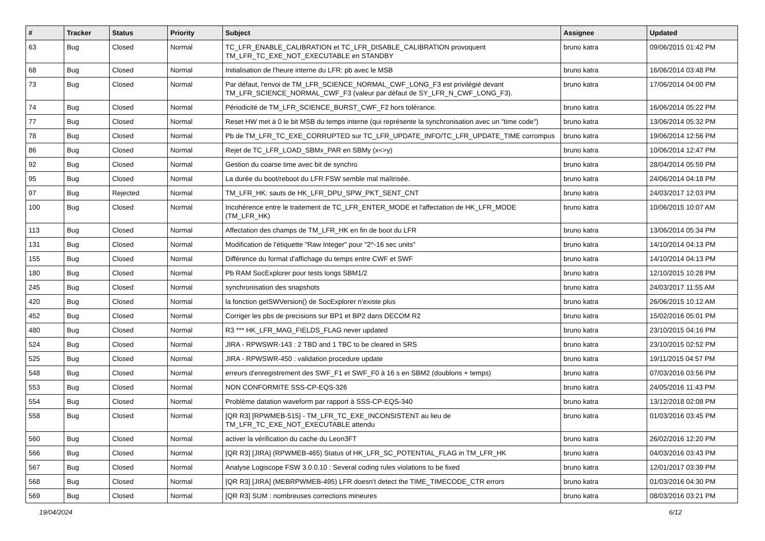| # | Tracker | Status | Priority | Subject | Assignee | Updated |
| --- | --- | --- | --- | --- | --- | --- |
| 63 | Bug | Closed | Normal | TC_LFR_ENABLE_CALIBRATION et TC_LFR_DISABLE_CALIBRATION provoquent TM_LFR_TC_EXE_NOT_EXECUTABLE en STANDBY | bruno katra | 09/06/2015 01:42 PM |
| 68 | Bug | Closed | Normal | Initialisation de l'heure interne du LFR: pb avec le MSB | bruno katra | 16/06/2014 03:48 PM |
| 73 | Bug | Closed | Normal | Par défaut, l'envoi de TM_LFR_SCIENCE_NORMAL_CWF_LONG_F3 est privilégié devant TM_LFR_SCIENCE_NORMAL_CWF_F3 (valeur par défaut de SY_LFR_N_CWF_LONG_F3). | bruno katra | 17/06/2014 04:00 PM |
| 74 | Bug | Closed | Normal | Périodicité de TM_LFR_SCIENCE_BURST_CWF_F2 hors tolérance. | bruno katra | 16/06/2014 05:22 PM |
| 77 | Bug | Closed | Normal | Reset HW met à 0 le bit MSB du temps interne (qui représente la synchronisation avec un "time code") | bruno katra | 13/06/2014 05:32 PM |
| 78 | Bug | Closed | Normal | Pb de TM_LFR_TC_EXE_CORRUPTED sur TC_LFR_UPDATE_INFO/TC_LFR_UPDATE_TIME corrompus | bruno katra | 19/06/2014 12:56 PM |
| 86 | Bug | Closed | Normal | Rejet de TC_LFR_LOAD_SBMx_PAR en SBMy (x<>y) | bruno katra | 10/06/2014 12:47 PM |
| 92 | Bug | Closed | Normal | Gestion du coarse time avec bit de synchro | bruno katra | 28/04/2014 05:59 PM |
| 95 | Bug | Closed | Normal | La durée du boot/reboot du LFR FSW semble mal maîtrisée. | bruno katra | 24/06/2014 04:18 PM |
| 97 | Bug | Rejected | Normal | TM_LFR_HK: sauts de HK_LFR_DPU_SPW_PKT_SENT_CNT | bruno katra | 24/03/2017 12:03 PM |
| 100 | Bug | Closed | Normal | Incohérence entre le traitement de TC_LFR_ENTER_MODE et l'affectation de HK_LFR_MODE (TM_LFR_HK) | bruno katra | 10/06/2015 10:07 AM |
| 113 | Bug | Closed | Normal | Affectation des champs de TM_LFR_HK en fin de boot du LFR | bruno katra | 13/06/2014 05:34 PM |
| 131 | Bug | Closed | Normal | Modification de l'étiquette "Raw Integer" pour "2^-16 sec units" | bruno katra | 14/10/2014 04:13 PM |
| 155 | Bug | Closed | Normal | Différence du format d'affichage du temps entre CWF et SWF | bruno katra | 14/10/2014 04:13 PM |
| 180 | Bug | Closed | Normal | Pb RAM SocExplorer pour tests longs SBM1/2 | bruno katra | 12/10/2015 10:28 PM |
| 245 | Bug | Closed | Normal | synchronisation des snapshots | bruno katra | 24/03/2017 11:55 AM |
| 420 | Bug | Closed | Normal | la fonction getSWVersion() de SocExplorer n'existe plus | bruno katra | 26/06/2015 10:12 AM |
| 452 | Bug | Closed | Normal | Corriger les pbs de precisions sur BP1 et BP2 dans DECOM R2 | bruno katra | 15/02/2016 05:01 PM |
| 480 | Bug | Closed | Normal | R3 *** HK_LFR_MAG_FIELDS_FLAG never updated | bruno katra | 23/10/2015 04:16 PM |
| 524 | Bug | Closed | Normal | JIRA - RPWSWR-143 : 2 TBD and 1 TBC to be cleared in SRS | bruno katra | 23/10/2015 02:52 PM |
| 525 | Bug | Closed | Normal | JIRA - RPWSWR-450 : validation procedure update | bruno katra | 19/11/2015 04:57 PM |
| 548 | Bug | Closed | Normal | erreurs d'enregistrement des SWF_F1 et SWF_F0 à 16 s en SBM2 (doublons + temps) | bruno katra | 07/03/2016 03:56 PM |
| 553 | Bug | Closed | Normal | NON CONFORMITE SSS-CP-EQS-326 | bruno katra | 24/05/2016 11:43 PM |
| 554 | Bug | Closed | Normal | Problème datation waveform par rapport à SSS-CP-EQS-340 | bruno katra | 13/12/2018 02:08 PM |
| 558 | Bug | Closed | Normal | [QR R3] [RPWMEB-515] - TM_LFR_TC_EXE_INCONSISTENT au lieu de TM_LFR_TC_EXE_NOT_EXECUTABLE attendu | bruno katra | 01/03/2016 03:45 PM |
| 560 | Bug | Closed | Normal | activer la vérification du cache du Leon3FT | bruno katra | 26/02/2016 12:20 PM |
| 566 | Bug | Closed | Normal | [QR R3] [JIRA] (RPWMEB-465) Status of HK_LFR_SC_POTENTIAL_FLAG in TM_LFR_HK | bruno katra | 04/03/2016 03:43 PM |
| 567 | Bug | Closed | Normal | Analyse Logiscope FSW 3.0.0.10 : Several coding rules violations to be fixed | bruno katra | 12/01/2017 03:39 PM |
| 568 | Bug | Closed | Normal | [QR R3] [JIRA] (MEBRPWMEB-495) LFR doesn't detect the TIME_TIMECODE_CTR errors | bruno katra | 01/03/2016 04:30 PM |
| 569 | Bug | Closed | Normal | [QR R3] SUM : nombreuses corrections mineures | bruno katra | 08/03/2016 03:21 PM |
19/04/2024 6/12